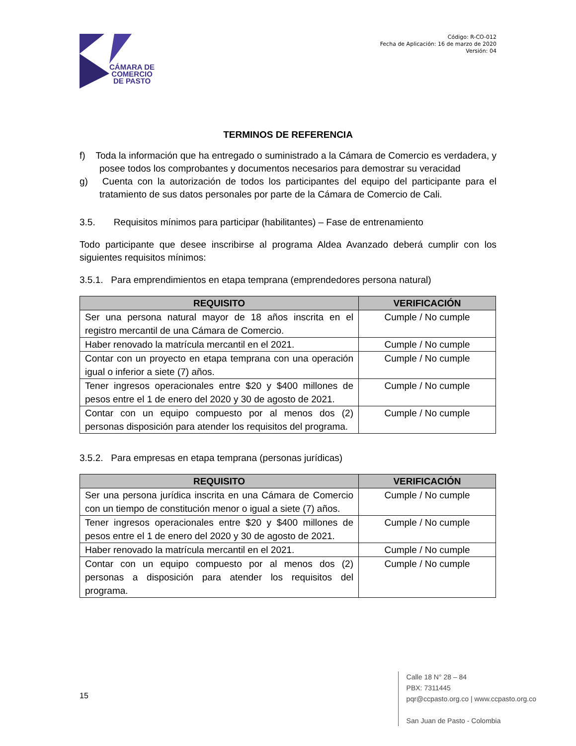CÁMARA DE
COMERCIO
DE PASTO
Código: R-CO-012
Fecha de Aplicación: 16 de marzo de 2020
Versión: 04
TERMINOS DE REFERENCIA
f) Toda la información que ha entregado o suministrado a la Cámara de Comercio es verdadera, y posee todos los comprobantes y documentos necesarios para demostrar su veracidad
g) Cuenta con la autorización de todos los participantes del equipo del participante para el tratamiento de sus datos personales por parte de la Cámara de Comercio de Cali.
3.5. Requisitos mínimos para participar (habilitantes) – Fase de entrenamiento
Todo participante que desee inscribirse al programa Aldea Avanzado deberá cumplir con los siguientes requisitos mínimos:
3.5.1. Para emprendimientos en etapa temprana (emprendedores persona natural)
| REQUISITO | VERIFICACIÓN |
| --- | --- |
| Ser una persona natural mayor de 18 años inscrita en el registro mercantil de una Cámara de Comercio. | Cumple / No cumple |
| Haber renovado la matrícula mercantil en el 2021. | Cumple / No cumple |
| Contar con un proyecto en etapa temprana con una operación igual o inferior a siete (7) años. | Cumple / No cumple |
| Tener ingresos operacionales entre $20 y $400 millones de pesos entre el 1 de enero del 2020 y 30 de agosto de 2021. | Cumple / No cumple |
| Contar con un equipo compuesto por al menos dos (2) personas disposición para atender los requisitos del programa. | Cumple / No cumple |
3.5.2. Para empresas en etapa temprana (personas jurídicas)
| REQUISITO | VERIFICACIÓN |
| --- | --- |
| Ser una persona jurídica inscrita en una Cámara de Comercio con un tiempo de constitución menor o igual a siete (7) años. | Cumple / No cumple |
| Tener ingresos operacionales entre $20 y $400 millones de pesos entre el 1 de enero del 2020 y 30 de agosto de 2021. | Cumple / No cumple |
| Haber renovado la matrícula mercantil en el 2021. | Cumple / No cumple |
| Contar con un equipo compuesto por al menos dos (2) personas a disposición para atender los requisitos del programa. | Cumple / No cumple |
15
Calle 18 N° 28 – 84
PBX: 7311445
pqr@ccpasto.org.co | www.ccpasto.org.co
San Juan de Pasto - Colombia